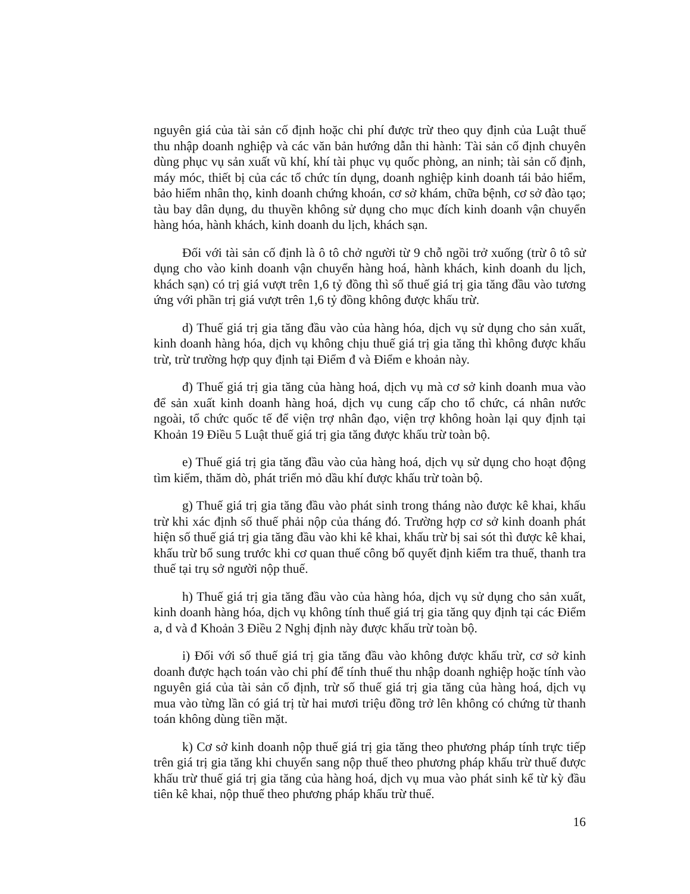nguyên giá của tài sản cố định hoặc chi phí được trừ theo quy định của Luật thuế thu nhập doanh nghiệp và các văn bản hướng dẫn thi hành: Tài sản cố định chuyên dùng phục vụ sản xuất vũ khí, khí tài phục vụ quốc phòng, an ninh; tài sản cố định, máy móc, thiết bị của các tổ chức tín dụng, doanh nghiệp kinh doanh tái bảo hiểm, bảo hiểm nhân thọ, kinh doanh chứng khoán, cơ sở khám, chữa bệnh, cơ sở đào tạo; tàu bay dân dụng, du thuyền không sử dụng cho mục đích kinh doanh vận chuyển hàng hóa, hành khách, kinh doanh du lịch, khách sạn.
Đối với tài sản cố định là ô tô chở người từ 9 chỗ ngồi trở xuống (trừ ô tô sử dụng cho vào kinh doanh vận chuyển hàng hoá, hành khách, kinh doanh du lịch, khách sạn) có trị giá vượt trên 1,6 tỷ đồng thì số thuế giá trị gia tăng đầu vào tương ứng với phần trị giá vượt trên 1,6 tỷ đồng không được khấu trừ.
d) Thuế giá trị gia tăng đầu vào của hàng hóa, dịch vụ sử dụng cho sản xuất, kinh doanh hàng hóa, dịch vụ không chịu thuế giá trị gia tăng thì không được khấu trừ, trừ trường hợp quy định tại Điểm đ và Điểm e khoản này.
đ) Thuế giá trị gia tăng của hàng hoá, dịch vụ mà cơ sở kinh doanh mua vào để sản xuất kinh doanh hàng hoá, dịch vụ cung cấp cho tổ chức, cá nhân nước ngoài, tổ chức quốc tế để viện trợ nhân đạo, viện trợ không hoàn lại quy định tại Khoản 19 Điều 5 Luật thuế giá trị gia tăng được khấu trừ toàn bộ.
e) Thuế giá trị gia tăng đầu vào của hàng hoá, dịch vụ sử dụng cho hoạt động tìm kiếm, thăm dò, phát triển mỏ dầu khí được khấu trừ toàn bộ.
g) Thuế giá trị gia tăng đầu vào phát sinh trong tháng nào được kê khai, khấu trừ khi xác định số thuế phải nộp của tháng đó. Trường hợp cơ sở kinh doanh phát hiện số thuế giá trị gia tăng đầu vào khi kê khai, khấu trừ bị sai sót thì được kê khai, khấu trừ bổ sung trước khi cơ quan thuế công bố quyết định kiểm tra thuế, thanh tra thuế tại trụ sở người nộp thuế.
h) Thuế giá trị gia tăng đầu vào của hàng hóa, dịch vụ sử dụng cho sản xuất, kinh doanh hàng hóa, dịch vụ không tính thuế giá trị gia tăng quy định tại các Điểm a, d và đ Khoản 3 Điều 2 Nghị định này được khấu trừ toàn bộ.
i) Đối với số thuế giá trị gia tăng đầu vào không được khấu trừ, cơ sở kinh doanh được hạch toán vào chi phí để tính thuế thu nhập doanh nghiệp hoặc tính vào nguyên giá của tài sản cố định, trừ số thuế giá trị gia tăng của hàng hoá, dịch vụ mua vào từng lần có giá trị từ hai mươi triệu đồng trở lên không có chứng từ thanh toán không dùng tiền mặt.
k) Cơ sở kinh doanh nộp thuế giá trị gia tăng theo phương pháp tính trực tiếp trên giá trị gia tăng khi chuyển sang nộp thuế theo phương pháp khấu trừ thuế được khấu trừ thuế giá trị gia tăng của hàng hoá, dịch vụ mua vào phát sinh kể từ kỳ đầu tiên kê khai, nộp thuế theo phương pháp khấu trừ thuế.
16